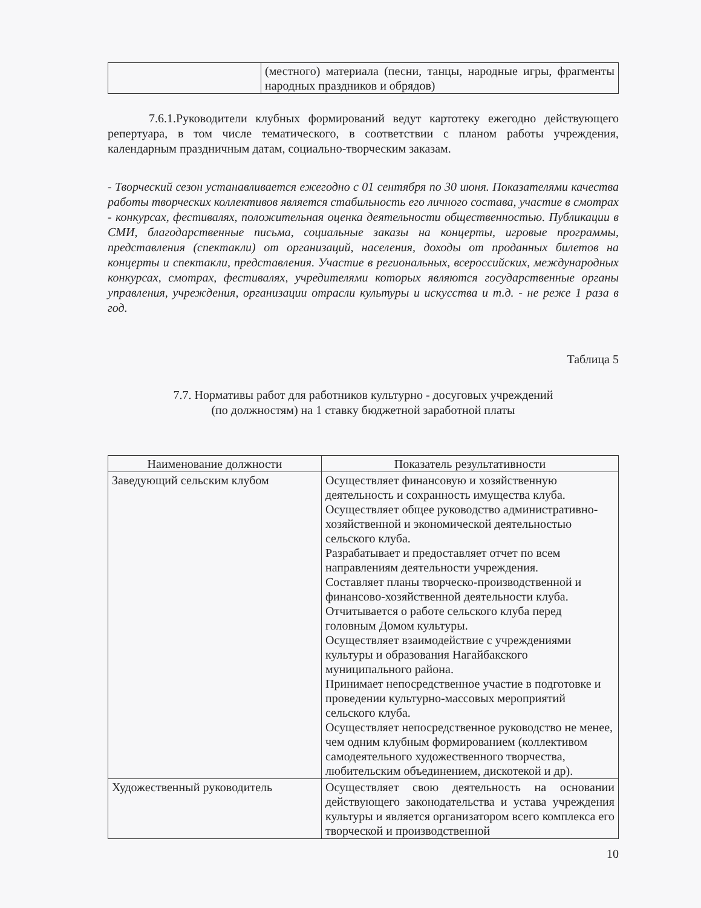| | (местного) материала (песни, танцы, народные игры, фрагменты народных праздников и обрядов) |
7.6.1.Руководители клубных формирований ведут картотеку ежегодно действующего репертуара, в том числе тематического, в соответствии с планом работы учреждения, календарным праздничным датам, социально-творческим заказам.
- Творческий сезон устанавливается ежегодно с 01 сентября по 30 июня. Показателями качества работы творческих коллективов является стабильность его личного состава, участие в смотрах - конкурсах, фестивалях, положительная оценка деятельности общественностью. Публикации в СМИ, благодарственные письма, социальные заказы на концерты, игровые программы, представления (спектакли) от организаций, населения, доходы от проданных билетов на концерты и спектакли, представления. Участие в региональных, всероссийских, международных конкурсах, смотрах, фестивалях, учредителями которых являются государственные органы управления, учреждения, организации отрасли культуры и искусства и т.д. - не реже 1 раза в год.
Таблица 5
7.7. Нормативы работ для работников культурно - досуговых учреждений
(по должностям) на 1 ставку бюджетной заработной платы
| Наименование должности | Показатель результативности |
| --- | --- |
| Заведующий сельским клубом | Осуществляет финансовую и хозяйственную деятельность и сохранность имущества клуба. Осуществляет общее руководство административно-хозяйственной и экономической деятельностью сельского клуба. Разрабатывает и предоставляет отчет по всем направлениям деятельности учреждения. Составляет планы творческо-производственной и финансово-хозяйственной деятельности клуба. Отчитывается о работе сельского клуба перед головным Домом культуры. Осуществляет взаимодействие с учреждениями культуры и образования Нагайбакского муниципального района. Принимает непосредственное участие в подготовке и проведении культурно-массовых мероприятий сельского клуба. Осуществляет непосредственное руководство не менее, чем одним клубным формированием (коллективом самодеятельного художественного творчества, любительским объединением, дискотекой и др). |
| Художественный руководитель | Осуществляет свою деятельность на основании действующего законодательства и устава учреждения культуры и является организатором всего комплекса его творческой и производственной |
10